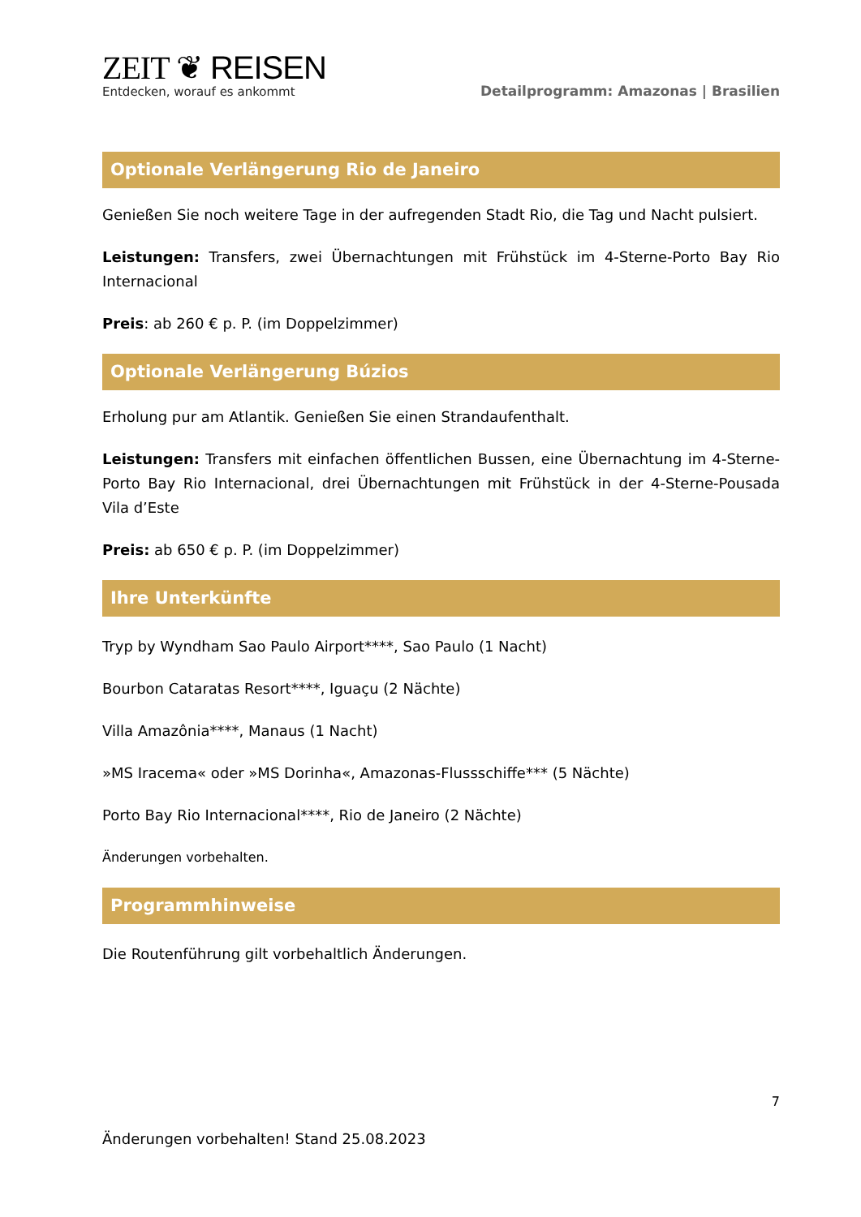ZEIT ❦ REISEN
Entdecken, worauf es ankommt
Detailprogramm: Amazonas | Brasilien
Optionale Verlängerung Rio de Janeiro
Genießen Sie noch weitere Tage in der aufregenden Stadt Rio, die Tag und Nacht pulsiert.
Leistungen: Transfers, zwei Übernachtungen mit Frühstück im 4-Sterne-Porto Bay Rio Internacional
Preis: ab 260 € p. P. (im Doppelzimmer)
Optionale Verlängerung Búzios
Erholung pur am Atlantik. Genießen Sie einen Strandaufenthalt.
Leistungen: Transfers mit einfachen öffentlichen Bussen, eine Übernachtung im 4-Sterne-Porto Bay Rio Internacional, drei Übernachtungen mit Frühstück in der 4-Sterne-Pousada Vila d’Este
Preis: ab 650 € p. P. (im Doppelzimmer)
Ihre Unterkünfte
Tryp by Wyndham Sao Paulo Airport****, Sao Paulo (1 Nacht)
Bourbon Cataratas Resort****, Iguaçu (2 Nächte)
Villa Amazônia****, Manaus (1 Nacht)
»MS Iracema« oder »MS Dorinha«, Amazonas-Flussschiffe*** (5 Nächte)
Porto Bay Rio Internacional****, Rio de Janeiro (2 Nächte)
Änderungen vorbehalten.
Programmhinweise
Die Routenführung gilt vorbehaltlich Änderungen.
7
Änderungen vorbehalten! Stand 25.08.2023